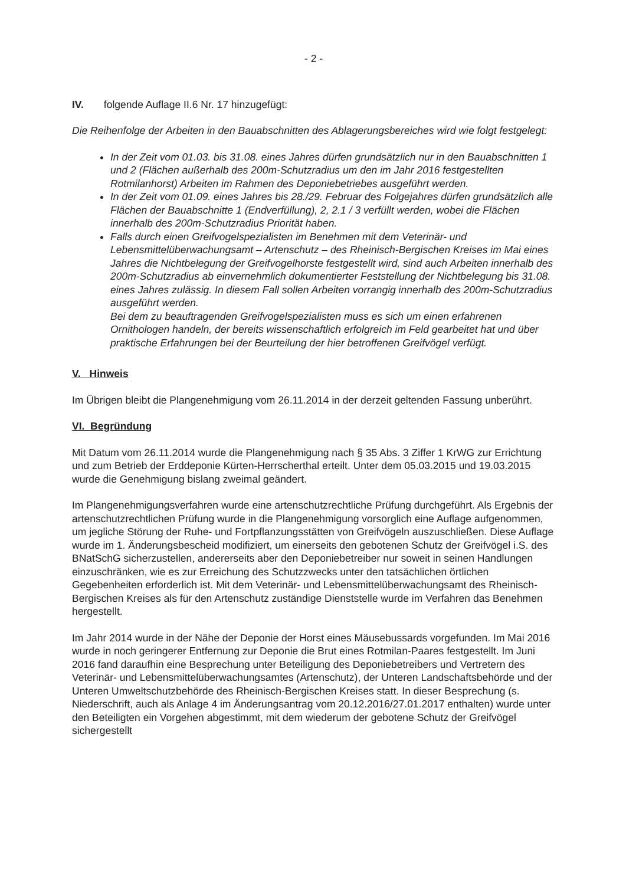- 2 -
IV. folgende Auflage II.6 Nr. 17 hinzugefügt:
Die Reihenfolge der Arbeiten in den Bauabschnitten des Ablagerungsbereiches wird wie folgt festgelegt:
In der Zeit vom 01.03. bis 31.08. eines Jahres dürfen grundsätzlich nur in den Bauabschnitten 1 und 2 (Flächen außerhalb des 200m-Schutzradius um den im Jahr 2016 festgestellten Rotmilanhorst) Arbeiten im Rahmen des Deponiebetriebes ausgeführt werden.
In der Zeit vom 01.09. eines Jahres bis 28./29. Februar des Folgejahres dürfen grundsätzlich alle Flächen der Bauabschnitte 1 (Endverfüllung), 2, 2.1 / 3 verfüllt werden, wobei die Flächen innerhalb des 200m-Schutzradius Priorität haben.
Falls durch einen Greifvogelspezialisten im Benehmen mit dem Veterinär- und Lebensmittelüberwachungsamt – Artenschutz – des Rheinisch-Bergischen Kreises im Mai eines Jahres die Nichtbelegung der Greifvogelhorste festgestellt wird, sind auch Arbeiten innerhalb des 200m-Schutzradius ab einvernehmlich dokumentierter Feststellung der Nichtbelegung bis 31.08. eines Jahres zulässig. In diesem Fall sollen Arbeiten vorrangig innerhalb des 200m-Schutzradius ausgeführt werden.
Bei dem zu beauftragenden Greifvogelspezialisten muss es sich um einen erfahrenen Ornithologen handeln, der bereits wissenschaftlich erfolgreich im Feld gearbeitet hat und über praktische Erfahrungen bei der Beurteilung der hier betroffenen Greifvögel verfügt.
V. Hinweis
Im Übrigen bleibt die Plangenehmigung vom 26.11.2014 in der derzeit geltenden Fassung unberührt.
VI. Begründung
Mit Datum vom 26.11.2014 wurde die Plangenehmigung nach § 35 Abs. 3 Ziffer 1 KrWG zur Errichtung und zum Betrieb der Erddeponie Kürten-Herrscherthal erteilt. Unter dem 05.03.2015 und 19.03.2015 wurde die Genehmigung bislang zweimal geändert.
Im Plangenehmigungsverfahren wurde eine artenschutzrechtliche Prüfung durchgeführt. Als Ergebnis der artenschutzrechtlichen Prüfung wurde in die Plangenehmigung vorsorglich eine Auflage aufgenommen, um jegliche Störung der Ruhe- und Fortpflanzungsstätten von Greifvögeln auszuschließen. Diese Auflage wurde im 1. Änderungsbescheid modifiziert, um einerseits den gebotenen Schutz der Greifvögel i.S. des BNatSchG sicherzustellen, andererseits aber den Deponiebetreiber nur soweit in seinen Handlungen einzuschränken, wie es zur Erreichung des Schutzzwecks unter den tatsächlichen örtlichen Gegebenheiten erforderlich ist. Mit dem Veterinär- und Lebensmittelüberwachungsamt des Rheinisch-Bergischen Kreises als für den Artenschutz zuständige Dienststelle wurde im Verfahren das Benehmen hergestellt.
Im Jahr 2014 wurde in der Nähe der Deponie der Horst eines Mäusebussards vorgefunden. Im Mai 2016 wurde in noch geringerer Entfernung zur Deponie die Brut eines Rotmilan-Paares festgestellt. Im Juni 2016 fand daraufhin eine Besprechung unter Beteiligung des Deponiebetreibers und Vertretern des Veterinär- und Lebensmittelüberwachungsamtes (Artenschutz), der Unteren Landschaftsbehörde und der Unteren Umweltschutzbehörde des Rheinisch-Bergischen Kreises statt. In dieser Besprechung (s. Niederschrift, auch als Anlage 4 im Änderungsantrag vom 20.12.2016/27.01.2017 enthalten) wurde unter den Beteiligten ein Vorgehen abgestimmt, mit dem wiederum der gebotene Schutz der Greifvögel sichergestellt